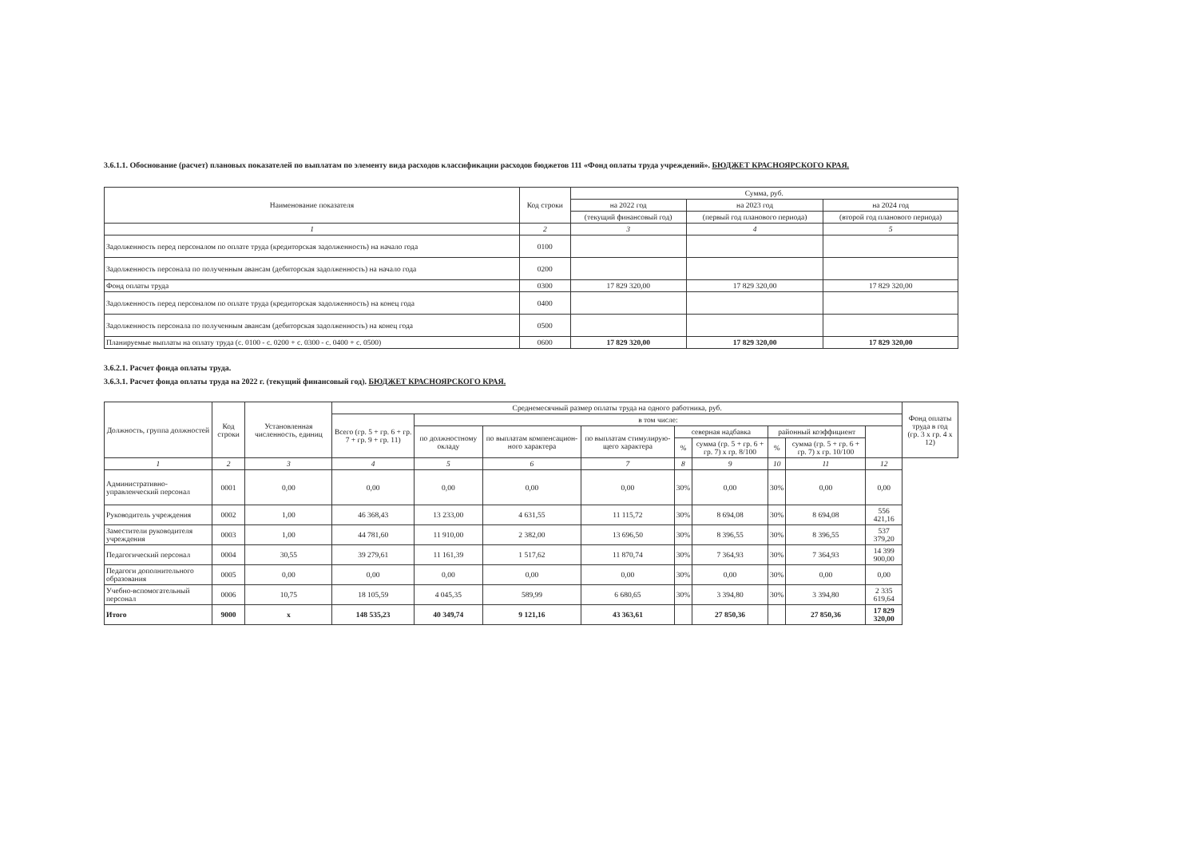3.6.1.1. Обоснование (расчет) плановых показателей по выплатам по элементу вида расходов классификации расходов бюджетов 111 «Фонд оплаты труда учреждений». БЮДЖЕТ КРАСНОЯРСКОГО КРАЯ.
| Наименование показателя | Код строки | Сумма, руб. | | |
| --- | --- | --- | --- | --- |
| | | на 2022 год | на 2023 год | на 2024 год |
| | | (текущий финансовый год) | (первый год планового периода) | (второй год планового периода) |
| 1 | 2 | 3 | 4 | 5 |
| Задолженность перед персоналом по оплате труда (кредиторская задолженность) на начало года | 0100 | | | |
| Задолженность персонала по полученным авансам (дебиторская задолженность) на начало года | 0200 | | | |
| Фонд оплаты труда | 0300 | 17 829 320,00 | 17 829 320,00 | 17 829 320,00 |
| Задолженность перед персоналом по оплате труда (кредиторская задолженность) на конец года | 0400 | | | |
| Задолженность персонала по полученным авансам (дебиторская задолженность) на конец года | 0500 | | | |
| Планируемые выплаты на оплату труда (с. 0100 - с. 0200 + с. 0300 - с. 0400 + с. 0500) | 0600 | 17 829 320,00 | 17 829 320,00 | 17 829 320,00 |
3.6.2.1. Расчет фонда оплаты труда.
3.6.3.1. Расчет фонда оплаты труда на 2022 г. (текущий финансовый год). БЮДЖЕТ КРАСНОЯРСКОГО КРАЯ.
| Должность, группа должностей | Код строки | Установленная численность, единиц | Среднемесячный размер оплаты труда на одного работника, руб. | | | | | | | | | Фонд оплаты труда в год (гр. 3 х гр. 4 х 12) |
| --- | --- | --- | --- | --- | --- | --- | --- | --- | --- | --- | --- | --- |
| | | | Всего (гр. 5 + гр. 6 + гр. 7 + гр. 9 + гр. 11) | в том числе: | | | | | | | | |
| | | | | по должностному окладу | по выплатам компенсацион-ного характера | по выплатам стимулирую-щего характера | северная надбавка | | районный коэффициент | | | |
| | | | | | | | % | сумма (гр. 5 + гр. 6 + гр. 7) х гр. 8/100 | % | сумма (гр. 5 + гр. 6 + гр. 7) х гр. 10/100 | | |
| 1 | 2 | 3 | 4 | 5 | 6 | 7 | 8 | 9 | 10 | 11 | 12 | |
| Административно-управленческий персонал | 0001 | 0,00 | 0,00 | 0,00 | 0,00 | 0,00 | 30% | 0,00 | 30% | 0,00 | 0,00 | |
| Руководитель учреждения | 0002 | 1,00 | 46 368,43 | 13 233,00 | 4 631,55 | 11 115,72 | 30% | 8 694,08 | 30% | 8 694,08 | 556 421,16 | |
| Заместители руководителя учреждения | 0003 | 1,00 | 44 781,60 | 11 910,00 | 2 382,00 | 13 696,50 | 30% | 8 396,55 | 30% | 8 396,55 | 537 379,20 | |
| Педагогический персонал | 0004 | 30,55 | 39 279,61 | 11 161,39 | 1 517,62 | 11 870,74 | 30% | 7 364,93 | 30% | 7 364,93 | 14 399 900,00 | |
| Педагоги дополнительного образования | 0005 | 0,00 | 0,00 | 0,00 | 0,00 | 0,00 | 30% | 0,00 | 30% | 0,00 | 0,00 | |
| Учебно-вспомогательный персонал | 0006 | 10,75 | 18 105,59 | 4 045,35 | 589,99 | 6 680,65 | 30% | 3 394,80 | 30% | 3 394,80 | 2 335 619,64 | |
| Итого | 9000 | x | 148 535,23 | 40 349,74 | 9 121,16 | 43 363,61 | | 27 850,36 | | 27 850,36 | 17 829 320,00 | |